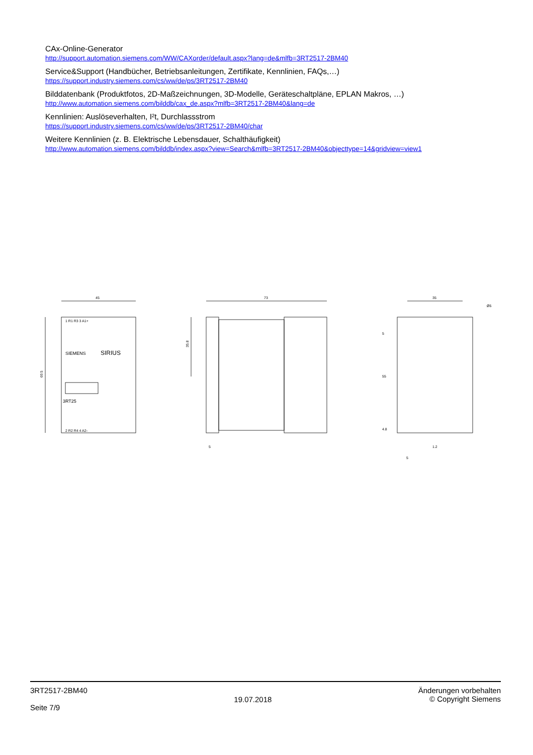CAx-Online-Generator
http://support.automation.siemens.com/WW/CAXorder/default.aspx?lang=de&mlfb=3RT2517-2BM40
Service&Support (Handbücher, Betriebsanleitungen, Zertifikate, Kennlinien, FAQs,…)
https://support.industry.siemens.com/cs/ww/de/ps/3RT2517-2BM40
Bilddatenbank (Produktfotos, 2D-Maßzeichnungen, 3D-Modelle, Geräteschaltpläne, EPLAN Makros, …)
http://www.automation.siemens.com/bilddb/cax_de.aspx?mlfb=3RT2517-2BM40&lang=de
Kennlinien: Auslöseverhalten, I²t, Durchlassstrom
https://support.industry.siemens.com/cs/ww/de/ps/3RT2517-2BM40/char
Weitere Kennlinien (z. B. Elektrische Lebensdauer, Schalthäufigkeit)
http://www.automation.siemens.com/bilddb/index.aspx?view=Search&mlfb=3RT2517-2BM40&objecttype=14&gridview=view1
45
69.5
SIEMENS
SIRIUS
3RT25
1 R1 R3 3 A1+
2 R2 R4 4 A2-
73
35.8
5
35
Ø5
5
55
4.8
1.2
5
3RT2517-2BM40
Seite 7/9
19.07.2018
Änderungen vorbehalten
© Copyright Siemens